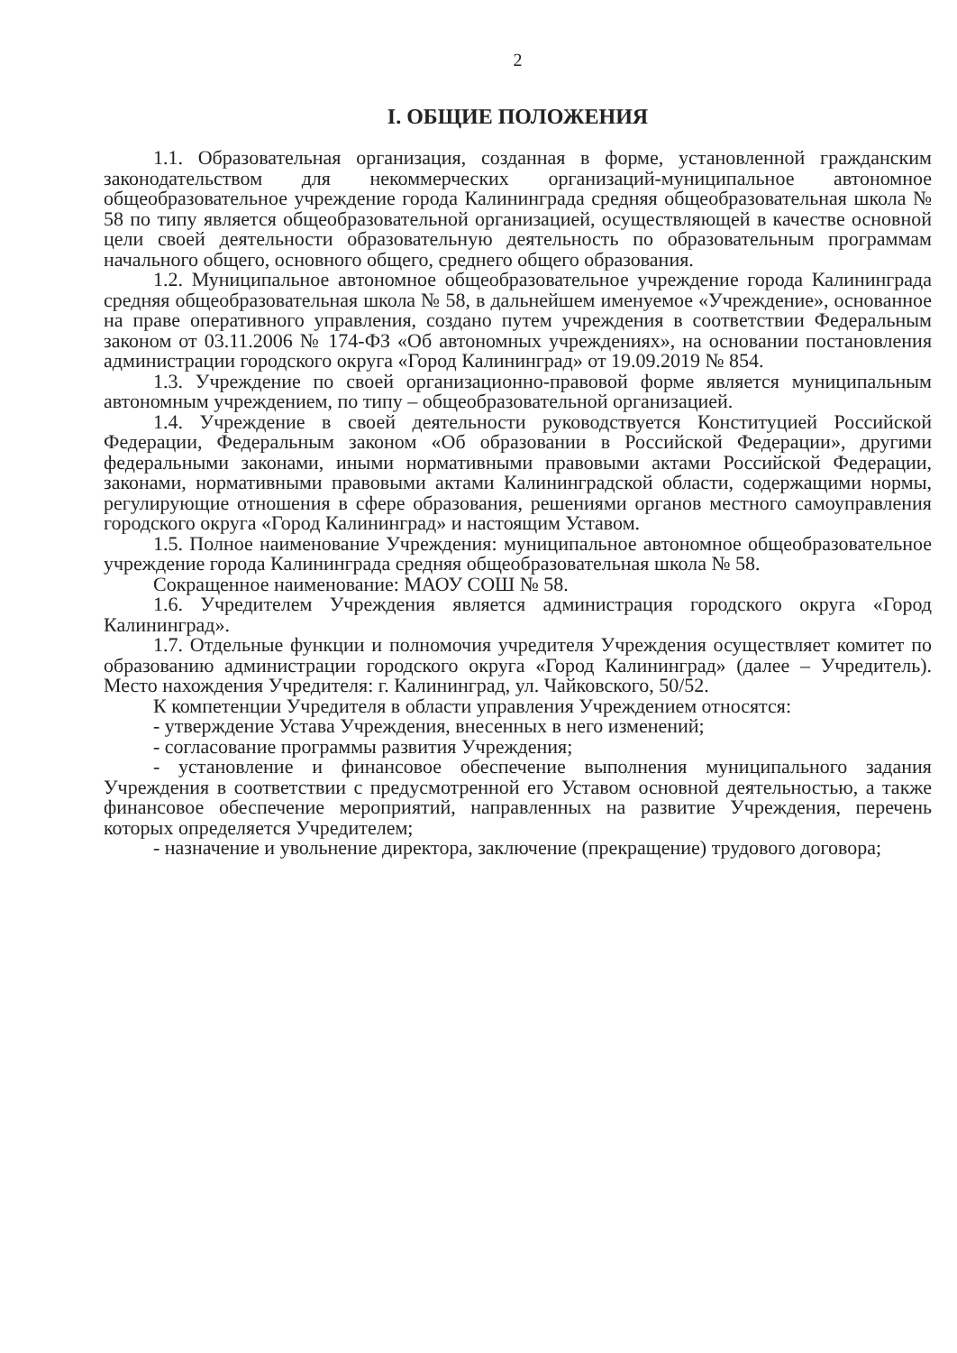2
I. ОБЩИЕ ПОЛОЖЕНИЯ
1.1. Образовательная организация, созданная в форме, установленной гражданским законодательством для некоммерческих организаций-муниципальное автономное общеобразовательное учреждение города Калининграда средняя общеобразовательная школа № 58 по типу является общеобразовательной организацией, осуществляющей в качестве основной цели своей деятельности образовательную деятельность по образовательным программам начального общего, основного общего, среднего общего образования.
1.2. Муниципальное автономное общеобразовательное учреждение города Калининграда средняя общеобразовательная школа № 58, в дальнейшем именуемое «Учреждение», основанное на праве оперативного управления, создано путем учреждения в соответствии Федеральным законом от 03.11.2006 № 174-ФЗ «Об автономных учреждениях», на основании постановления администрации городского округа «Город Калининград» от 19.09.2019 № 854.
1.3. Учреждение по своей организационно-правовой форме является муниципальным автономным учреждением, по типу – общеобразовательной организацией.
1.4. Учреждение в своей деятельности руководствуется Конституцией Российской Федерации, Федеральным законом «Об образовании в Российской Федерации», другими федеральными законами, иными нормативными правовыми актами Российской Федерации, законами, нормативными правовыми актами Калининградской области, содержащими нормы, регулирующие отношения в сфере образования, решениями органов местного самоуправления городского округа «Город Калининград» и настоящим Уставом.
1.5. Полное наименование Учреждения: муниципальное автономное общеобразовательное учреждение города Калининграда средняя общеобразовательная школа № 58.
Сокращенное наименование: МАОУ СОШ № 58.
1.6. Учредителем Учреждения является администрация городского округа «Город Калининград».
1.7. Отдельные функции и полномочия учредителя Учреждения осуществляет комитет по образованию администрации городского округа «Город Калининград» (далее – Учредитель). Место нахождения Учредителя: г. Калининград, ул. Чайковского, 50/52.
К компетенции Учредителя в области управления Учреждением относятся:
- утверждение Устава Учреждения, внесенных в него изменений;
- согласование программы развития Учреждения;
- установление и финансовое обеспечение выполнения муниципального задания Учреждения в соответствии с предусмотренной его Уставом основной деятельностью, а также финансовое обеспечение мероприятий, направленных на развитие Учреждения, перечень которых определяется Учредителем;
- назначение и увольнение директора, заключение (прекращение) трудового договора;